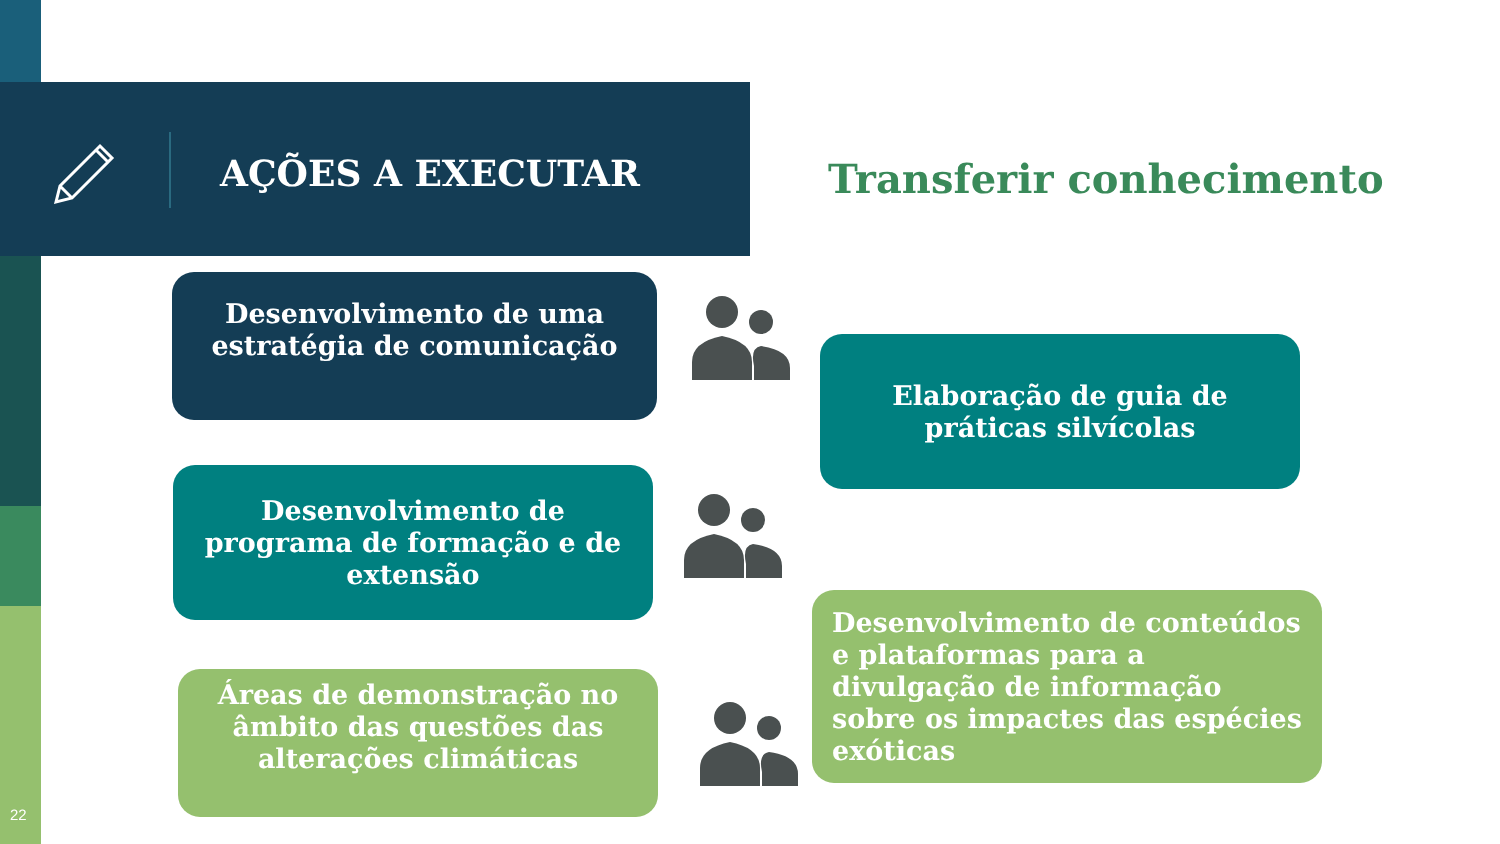AÇÕES A EXECUTAR
Transferir conhecimento
Desenvolvimento de uma estratégia de comunicação
Elaboração de guia de práticas silvícolas
Desenvolvimento de programa de formação e de extensão
Desenvolvimento de conteúdos e plataformas para a divulgação de informação sobre os impactes das espécies exóticas
Áreas de demonstração no âmbito das questões das alterações climáticas
22